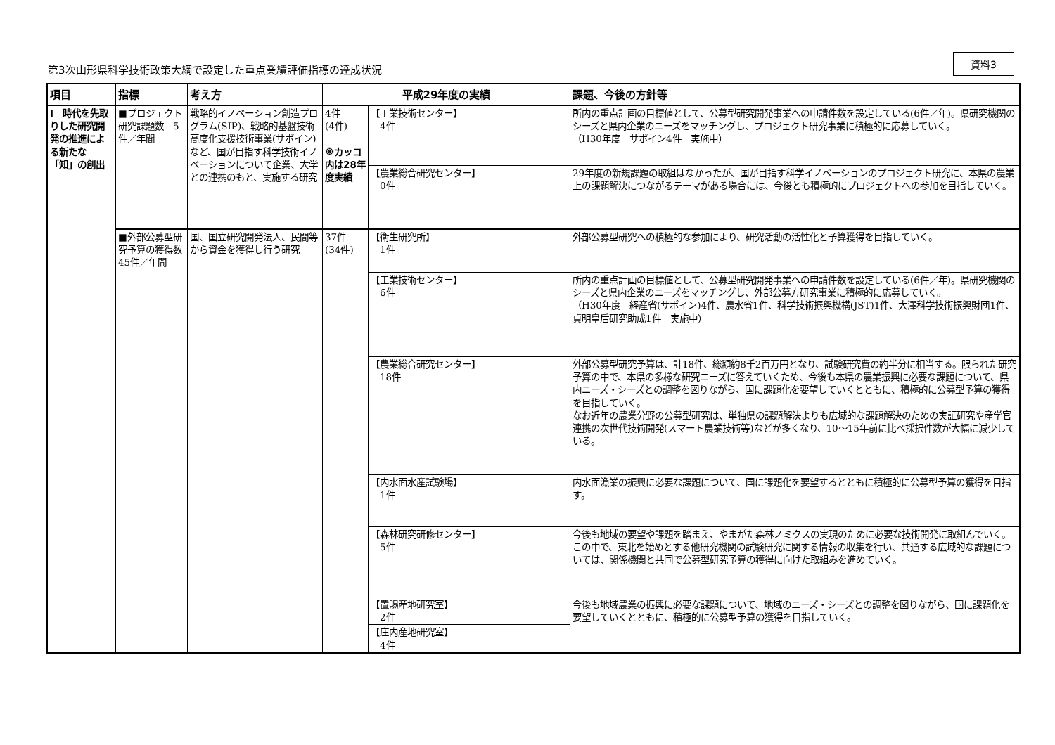第3次山形県科学技術政策大綱で設定した重点業績評価指標の達成状況
資料3
| 項目 | 指標 | 考え方 | 平成29年度の実績 | | 課題、今後の方針等 |
| --- | --- | --- | --- | --- | --- |
| Ⅰ 時代を先取りした研究開発の推進による新たな「知」の創出 | ■プロジェクト研究課題数 5件／年間 | 戦略的イノベーション創造プログラム(SIP)、戦略的基盤技術高度化支援技術事業(サポイン)など、国が目指す科学技術イノベーションについて企業、大学との連携のもと、実施する研究 | 4件 (4件) ※カッコ内は28年度実績 | 【工業技術センター】 4件 | 所内の重点計画の目標値として、公募型研究開発事業への申請件数を設定している(6件／年)。県研究機関のシーズと県内企業のニーズをマッチングし、プロジェクト研究事業に積極的に応募していく。 （H30年度 サポイン4件 実施中） |
| | | | | 【農業総合研究センター】 0件 | 29年度の新規課題の取組はなかったが、国が目指す科学イノベーションのプロジェクト研究に、本県の農業上の課題解決につながるテーマがある場合には、今後とも積極的にプロジェクトへの参加を目指していく。 |
| | ■外部公募型研究予算の獲得数 45件／年間 | 国、国立研究開発法人、民間等から資金を獲得し行う研究 | 37件 (34件) | 【衛生研究所】 1件 | 外部公募型研究への積極的な参加により、研究活動の活性化と予算獲得を目指していく。 |
| | | | | 【工業技術センター】 6件 | 所内の重点計画の目標値として、公募型研究開発事業への申請件数を設定している(6件／年)。県研究機関のシーズと県内企業のニーズをマッチングし、外部公募方研究事業に積極的に応募していく。 （H30年度 経産省(サポイン)4件、農水省1件、科学技術振興機構(JST)1件、大澤科学技術振興財団1件、貞明皇后研究助成1件 実施中） |
| | | | | 【農業総合研究センター】 18件 | 外部公募型研究予算は、計18件、総額約8千2百万円となり、試験研究費の約半分に相当する。限られた研究予算の中で、本県の多様な研究ニーズに答えていくため、今後も本県の農業振興に必要な課題について、県内ニーズ・シーズとの調整を図りながら、国に課題化を要望していくとともに、積極的に公募型予算の獲得を目指していく。 なお近年の農業分野の公募型研究は、単独県の課題解決よりも広域的な課題解決のための実証研究や産学官連携の次世代技術開発(スマート農業技術等)などが多くなり、10～15年前に比べ採択件数が大幅に減少している。 |
| | | | | 【内水面水産試験場】 1件 | 内水面漁業の振興に必要な課題について、国に課題化を要望するとともに積極的に公募型予算の獲得を目指す。 |
| | | | | 【森林研究研修センター】 5件 | 今後も地域の要望や課題を踏まえ、やまがた森林ノミクスの実現のために必要な技術開発に取組んでいく。この中で、東北を始めとする他研究機関の試験研究に関する情報の収集を行い、共通する広域的な課題については、関係機関と共同で公募型研究予算の獲得に向けた取組みを進めていく。 |
| | | | | 【置賜産地研究室】 2件 | 今後も地域農業の振興に必要な課題について、地域のニーズ・シーズとの調整を図りながら、国に課題化を要望していくとともに、積極的に公募型予算の獲得を目指していく。 |
| | | | | 【庄内産地研究室】 4件 | |